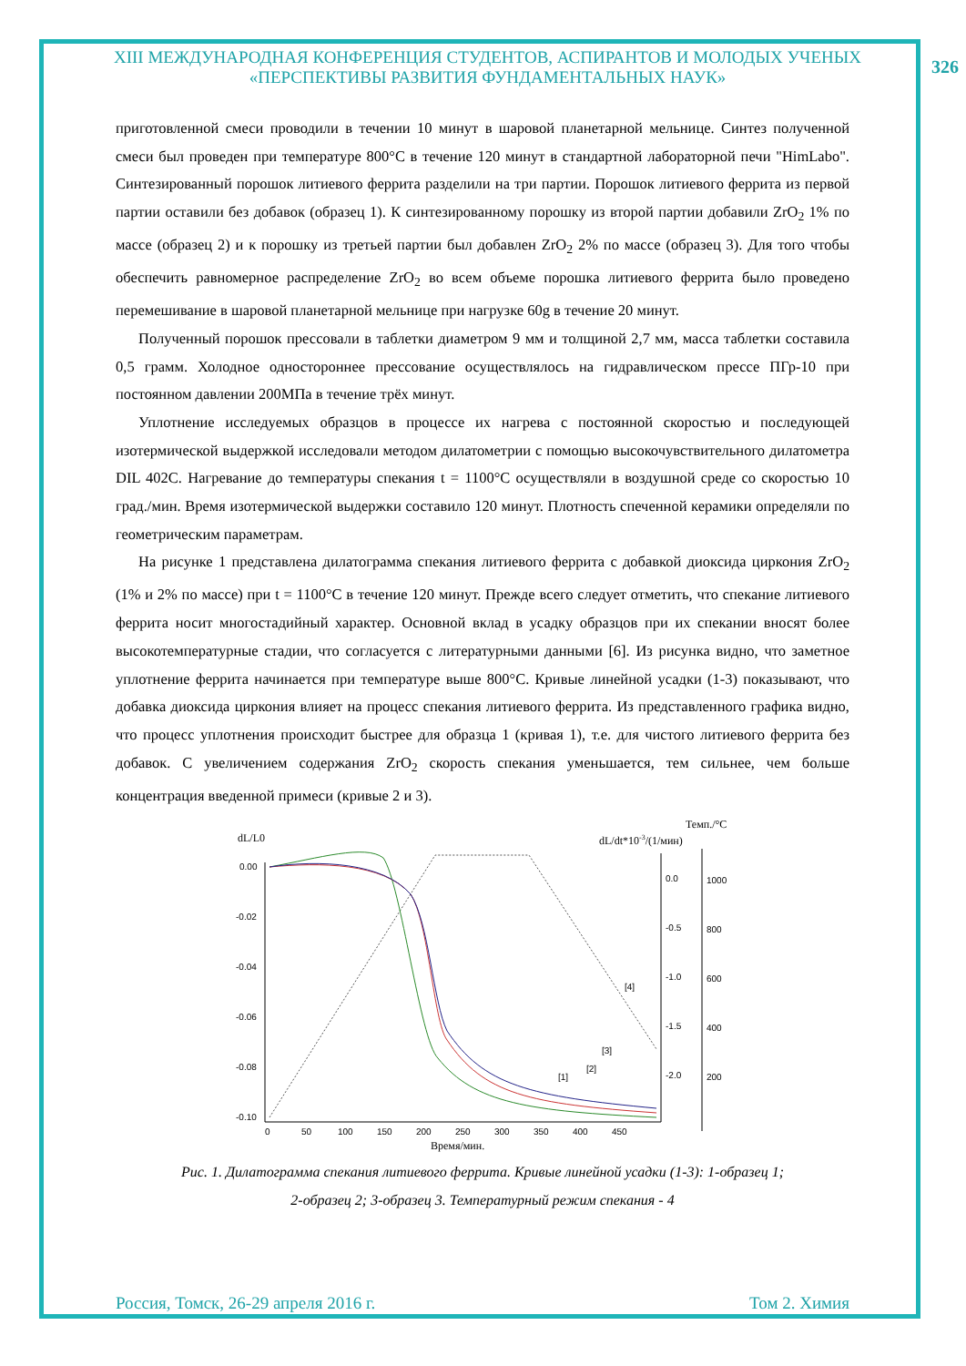XIII МЕЖДУНАРОДНАЯ КОНФЕРЕНЦИЯ СТУДЕНТОВ, АСПИРАНТОВ И МОЛОДЫХ УЧЕНЫХ
«ПЕРСПЕКТИВЫ РАЗВИТИЯ ФУНДАМЕНТАЛЬНЫХ НАУК»
326
приготовленной смеси проводили в течении 10 минут в шаровой планетарной мельнице. Синтез полученной смеси был проведен при температуре 800°С в течение 120 минут в стандартной лабораторной печи "HimLabo". Синтезированный порошок литиевого феррита разделили на три партии. Порошок литиевого феррита из первой партии оставили без добавок (образец 1). К синтезированному порошку из второй партии добавили ZrO<sub>2</sub> 1% по массе (образец 2) и к порошку из третьей партии был добавлен ZrO<sub>2</sub> 2% по массе (образец 3). Для того чтобы обеспечить равномерное распределение ZrO<sub>2</sub> во всем объеме порошка литиевого феррита было проведено перемешивание в шаровой планетарной мельнице при нагрузке 60g в течение 20 минут.
Полученный порошок прессовали в таблетки диаметром 9 мм и толщиной 2,7 мм, масса таблетки составила 0,5 грамм. Холодное одностороннее прессование осуществлялось на гидравлическом прессе ПГр-10 при постоянном давлении 200МПа в течение трёх минут.
Уплотнение исследуемых образцов в процессе их нагрева с постоянной скоростью и последующей изотермической выдержкой исследовали методом дилатометрии с помощью высокочувствительного дилатометра DIL 402C. Нагревание до температуры спекания t = 1100°С осуществляли в воздушной среде со скоростью 10 град./мин. Время изотермической выдержки составило 120 минут. Плотность спеченной керамики определяли по геометрическим параметрам.
На рисунке 1 представлена дилатограмма спекания литиевого феррита с добавкой диоксида циркония ZrO<sub>2</sub> (1% и 2% по массе) при t = 1100°С в течение 120 минут. Прежде всего следует отметить, что спекание литиевого феррита носит многостадийный характер. Основной вклад в усадку образцов при их спекании вносят более высокотемпературные стадии, что согласуется с литературными данными [6]. Из рисунка видно, что заметное уплотнение феррита начинается при температуре выше 800°С. Кривые линейной усадки (1-3) показывают, что добавка диоксида циркония влияет на процесс спекания литиевого феррита. Из представленного графика видно, что процесс уплотнения происходит быстрее для образца 1 (кривая 1), т.е. для чистого литиевого феррита без добавок. С увеличением содержания ZrO<sub>2</sub> скорость спекания уменьшается, тем сильнее, чем больше концентрация введенной примеси (кривые 2 и 3).
dL/L0
Темп./°C
dL/dt*10-3/(1/мин)
0.00
-0.02
-0.04
-0.06
-0.08
-0.10
0.0
-0.5
-1.0
-1.5
-2.0
1000
800
600
400
200
0
50
100
150
200
250
300
350
400
450
Время/мин.
[1]
[2]
[3]
[4]
Рис. 1. Дилатограмма спекания литиевого феррита. Кривые линейной усадки (1-3): 1-образец 1;
2-образец 2; 3-образец 3. Температурный режим спекания - 4
Россия, Томск, 26-29 апреля 2016 г. Том 2. Химия